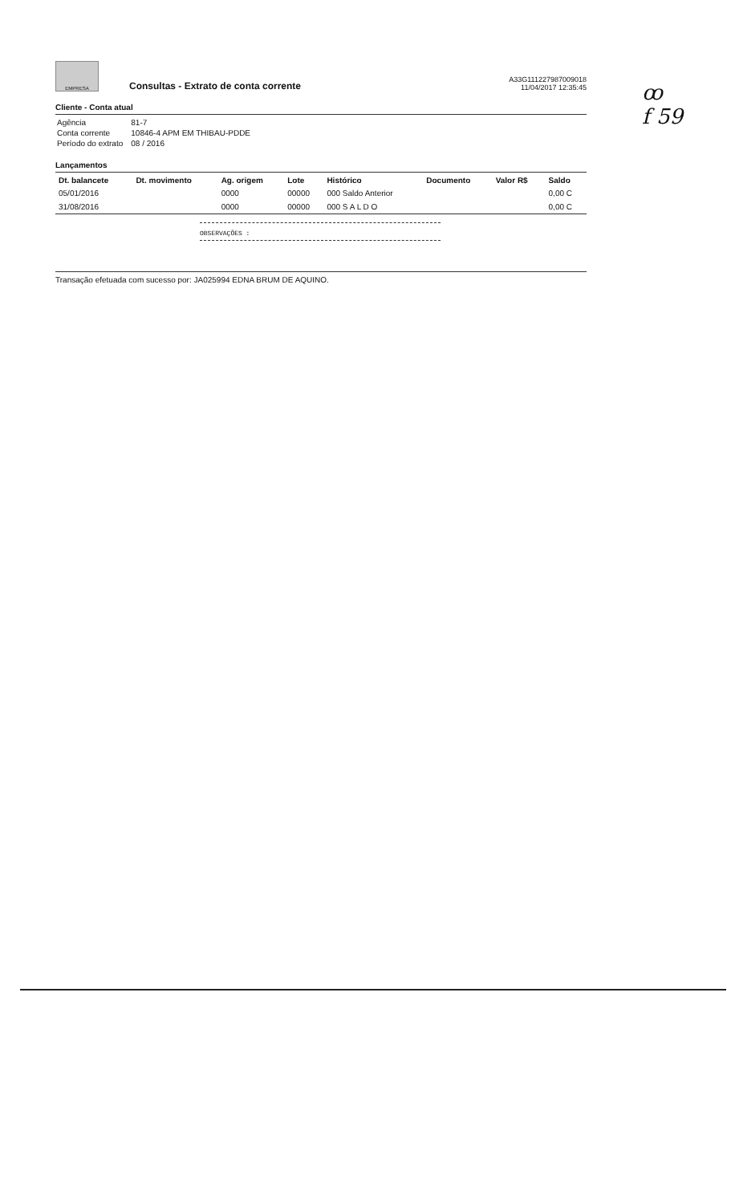EMPRESA
Consultas - Extrato de conta corrente
A33G111227987009018
11/04/2017 12:35:45
Cliente - Conta atual
| Agência | 81-7 |
| Conta corrente | 10846-4 APM EM THIBAU-PDDE |
| Período do extrato | 08 / 2016 |
Lançamentos
| Dt. balancete | Dt. movimento | Ag. origem | Lote | Histórico | Documento | Valor R$ | Saldo |
| --- | --- | --- | --- | --- | --- | --- | --- |
| 05/01/2016 | | 0000 | 00000 | 000 Saldo Anterior | | | 0,00 C |
| 31/08/2016 | | 0000 | 00000 | 000 S A L D O | | | 0,00 C |
OBSERVAÇÕES :
Transação efetuada com sucesso por: JA025994 EDNA BRUM DE AQUINO.
ꝏ
f 59